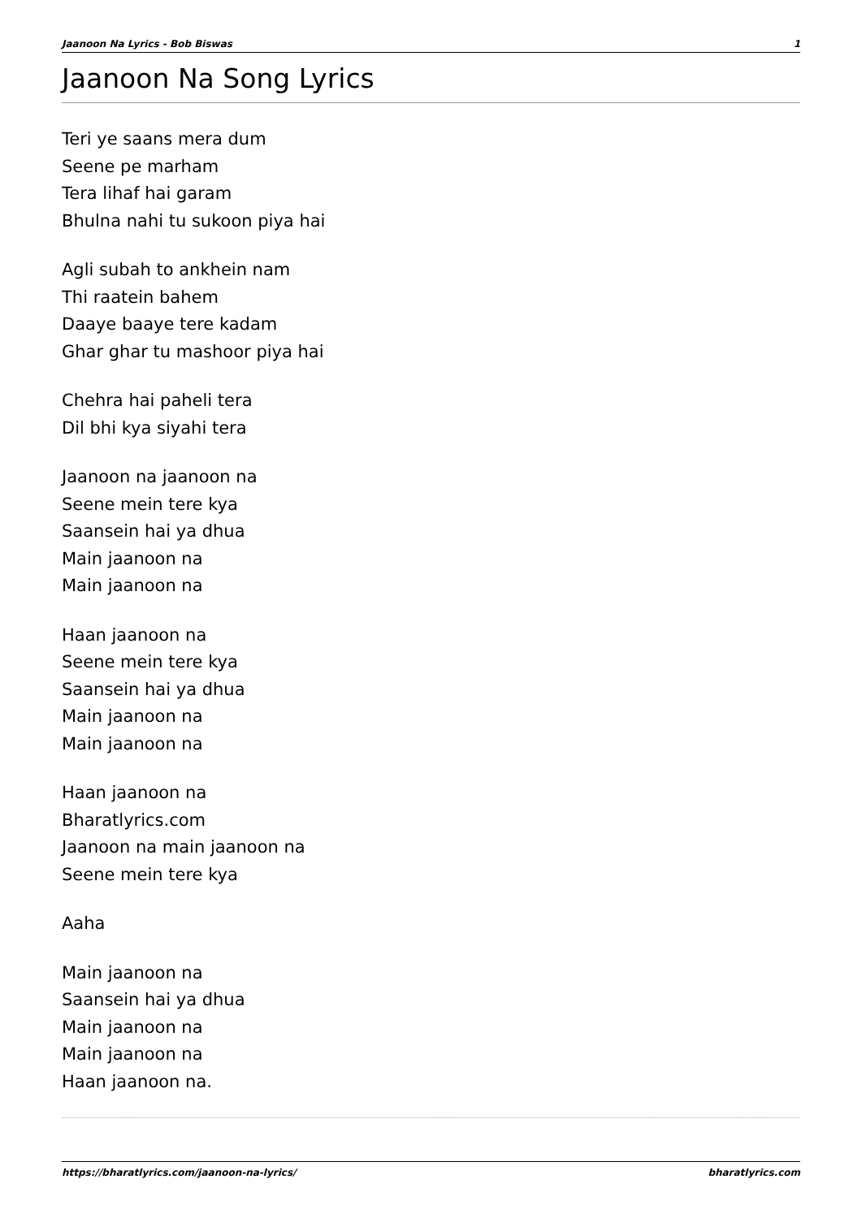Jaanoon Na Lyrics - Bob Biswas 1
Jaanoon Na Song Lyrics
Teri ye saans mera dum
Seene pe marham
Tera lihaf hai garam
Bhulna nahi tu sukoon piya hai
Agli subah to ankhein nam
Thi raatein bahem
Daaye baaye tere kadam
Ghar ghar tu mashoor piya hai
Chehra hai paheli tera
Dil bhi kya siyahi tera
Jaanoon na jaanoon na
Seene mein tere kya
Saansein hai ya dhua
Main jaanoon na
Main jaanoon na
Haan jaanoon na
Seene mein tere kya
Saansein hai ya dhua
Main jaanoon na
Main jaanoon na
Haan jaanoon na
Bharatlyrics.com
Jaanoon na main jaanoon na
Seene mein tere kya
Aaha
Main jaanoon na
Saansein hai ya dhua
Main jaanoon na
Main jaanoon na
Haan jaanoon na.
https://bharatlyrics.com/jaanoon-na-lyrics/ bharatlyrics.com